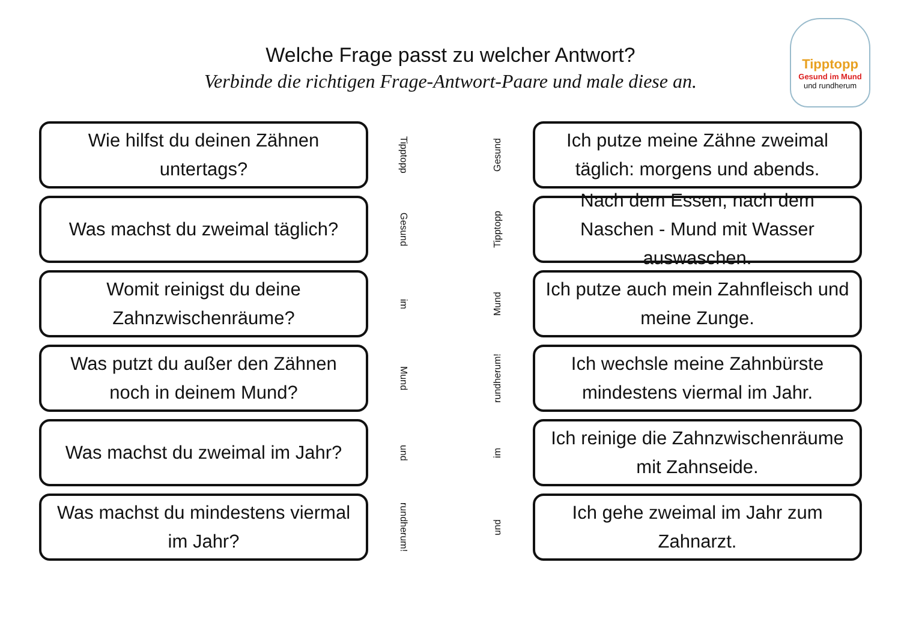Welche Frage passt zu welcher Antwort?
Verbinde die richtigen Frage-Antwort-Paare und male diese an.
Tipptopp
Gesund im Mund
und rundherum
Wie hilfst du deinen Zähnen untertags?
Tipptopp
Was machst du zweimal täglich?
Gesund
Womit reinigst du deine Zahnzwischenräume?
im
Was putzt du außer den Zähnen noch in deinem Mund?
Mund
Was machst du zweimal im Jahr?
und
Was machst du mindestens viermal im Jahr?
rundherum!
Gesund
Ich putze meine Zähne zweimal täglich: morgens und abends.
Tipptopp
Nach dem Essen, nach dem Naschen - Mund mit Wasser auswaschen.
Mund
Ich putze auch mein Zahnfleisch und meine Zunge.
rundherum!
Ich wechsle meine Zahnbürste mindestens viermal im Jahr.
im
Ich reinige die Zahnzwischenräume mit Zahnseide.
und
Ich gehe zweimal im Jahr zum Zahnarzt.